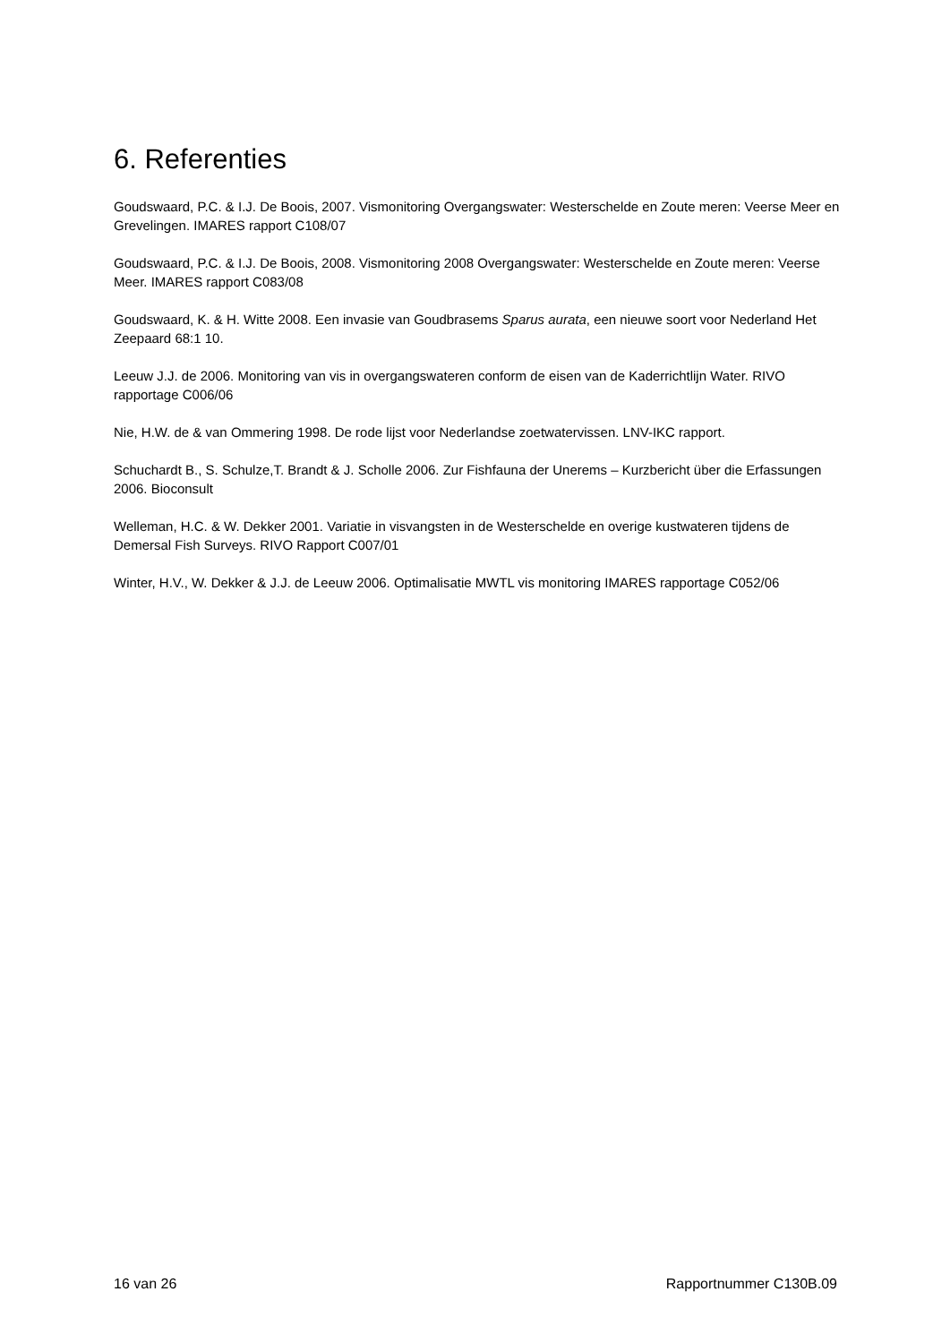6. Referenties
Goudswaard, P.C. & I.J. De Boois, 2007. Vismonitoring Overgangswater: Westerschelde en Zoute meren: Veerse Meer en Grevelingen. IMARES rapport C108/07
Goudswaard, P.C. & I.J. De Boois, 2008. Vismonitoring 2008 Overgangswater: Westerschelde en Zoute meren: Veerse Meer. IMARES rapport C083/08
Goudswaard, K. & H. Witte 2008. Een invasie van Goudbrasems Sparus aurata, een nieuwe soort voor Nederland Het Zeepaard 68:1 10.
Leeuw J.J. de 2006. Monitoring van vis in overgangswateren conform de eisen van de Kaderrichtlijn Water. RIVO rapportage C006/06
Nie, H.W. de & van Ommering 1998. De rode lijst voor Nederlandse zoetwatervissen. LNV-IKC rapport.
Schuchardt B., S. Schulze,T. Brandt & J. Scholle 2006. Zur Fishfauna der Unerems – Kurzbericht über die Erfassungen 2006. Bioconsult
Welleman, H.C. & W. Dekker 2001. Variatie in visvangsten in de Westerschelde en overige kustwateren tijdens de Demersal Fish Surveys. RIVO Rapport C007/01
Winter, H.V., W. Dekker & J.J. de Leeuw 2006. Optimalisatie MWTL vis monitoring IMARES rapportage C052/06
16 van 26 Rapportnummer C130B.09